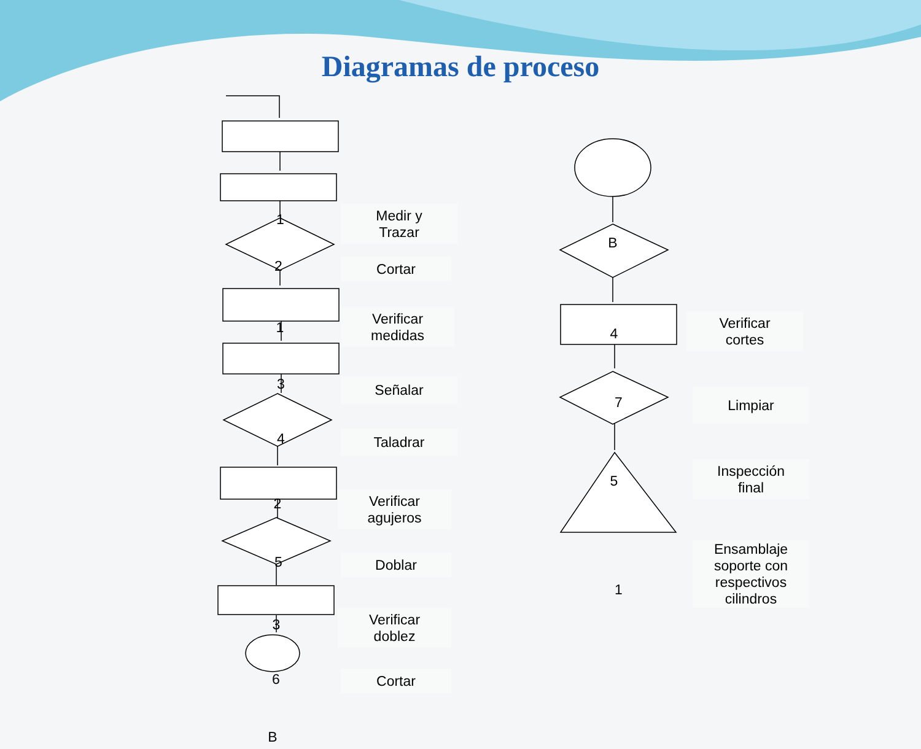Diagramas de proceso
1
Medir y
Trazar
2 Cortar
1
Verificar
medidas
3 Señalar
4 Taladrar
2
Verificar
agujeros
5 Doblar
3
Verificar
doblez
6 Cortar
B
B
4
Verificar
cortes
7 Limpiar
5
Inspección
final
1
Ensamblaje
soporte con
respectivos
cilindros